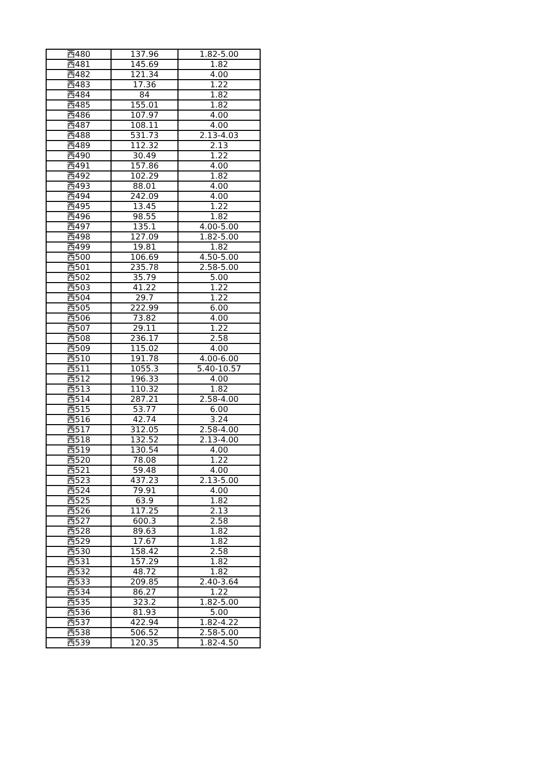| 西480 | 137.96 | 1.82-5.00 |
| 西481 | 145.69 | 1.82 |
| 西482 | 121.34 | 4.00 |
| 西483 | 17.36 | 1.22 |
| 西484 | 84 | 1.82 |
| 西485 | 155.01 | 1.82 |
| 西486 | 107.97 | 4.00 |
| 西487 | 108.11 | 4.00 |
| 西488 | 531.73 | 2.13-4.03 |
| 西489 | 112.32 | 2.13 |
| 西490 | 30.49 | 1.22 |
| 西491 | 157.86 | 4.00 |
| 西492 | 102.29 | 1.82 |
| 西493 | 88.01 | 4.00 |
| 西494 | 242.09 | 4.00 |
| 西495 | 13.45 | 1.22 |
| 西496 | 98.55 | 1.82 |
| 西497 | 135.1 | 4.00-5.00 |
| 西498 | 127.09 | 1.82-5.00 |
| 西499 | 19.81 | 1.82 |
| 西500 | 106.69 | 4.50-5.00 |
| 西501 | 235.78 | 2.58-5.00 |
| 西502 | 35.79 | 5.00 |
| 西503 | 41.22 | 1.22 |
| 西504 | 29.7 | 1.22 |
| 西505 | 222.99 | 6.00 |
| 西506 | 73.82 | 4.00 |
| 西507 | 29.11 | 1.22 |
| 西508 | 236.17 | 2.58 |
| 西509 | 115.02 | 4.00 |
| 西510 | 191.78 | 4.00-6.00 |
| 西511 | 1055.3 | 5.40-10.57 |
| 西512 | 196.33 | 4.00 |
| 西513 | 110.32 | 1.82 |
| 西514 | 287.21 | 2.58-4.00 |
| 西515 | 53.77 | 6.00 |
| 西516 | 42.74 | 3.24 |
| 西517 | 312.05 | 2.58-4.00 |
| 西518 | 132.52 | 2.13-4.00 |
| 西519 | 130.54 | 4.00 |
| 西520 | 78.08 | 1.22 |
| 西521 | 59.48 | 4.00 |
| 西523 | 437.23 | 2.13-5.00 |
| 西524 | 79.91 | 4.00 |
| 西525 | 63.9 | 1.82 |
| 西526 | 117.25 | 2.13 |
| 西527 | 600.3 | 2.58 |
| 西528 | 89.63 | 1.82 |
| 西529 | 17.67 | 1.82 |
| 西530 | 158.42 | 2.58 |
| 西531 | 157.29 | 1.82 |
| 西532 | 48.72 | 1.82 |
| 西533 | 209.85 | 2.40-3.64 |
| 西534 | 86.27 | 1.22 |
| 西535 | 323.2 | 1.82-5.00 |
| 西536 | 81.93 | 5.00 |
| 西537 | 422.94 | 1.82-4.22 |
| 西538 | 506.52 | 2.58-5.00 |
| 西539 | 120.35 | 1.82-4.50 |